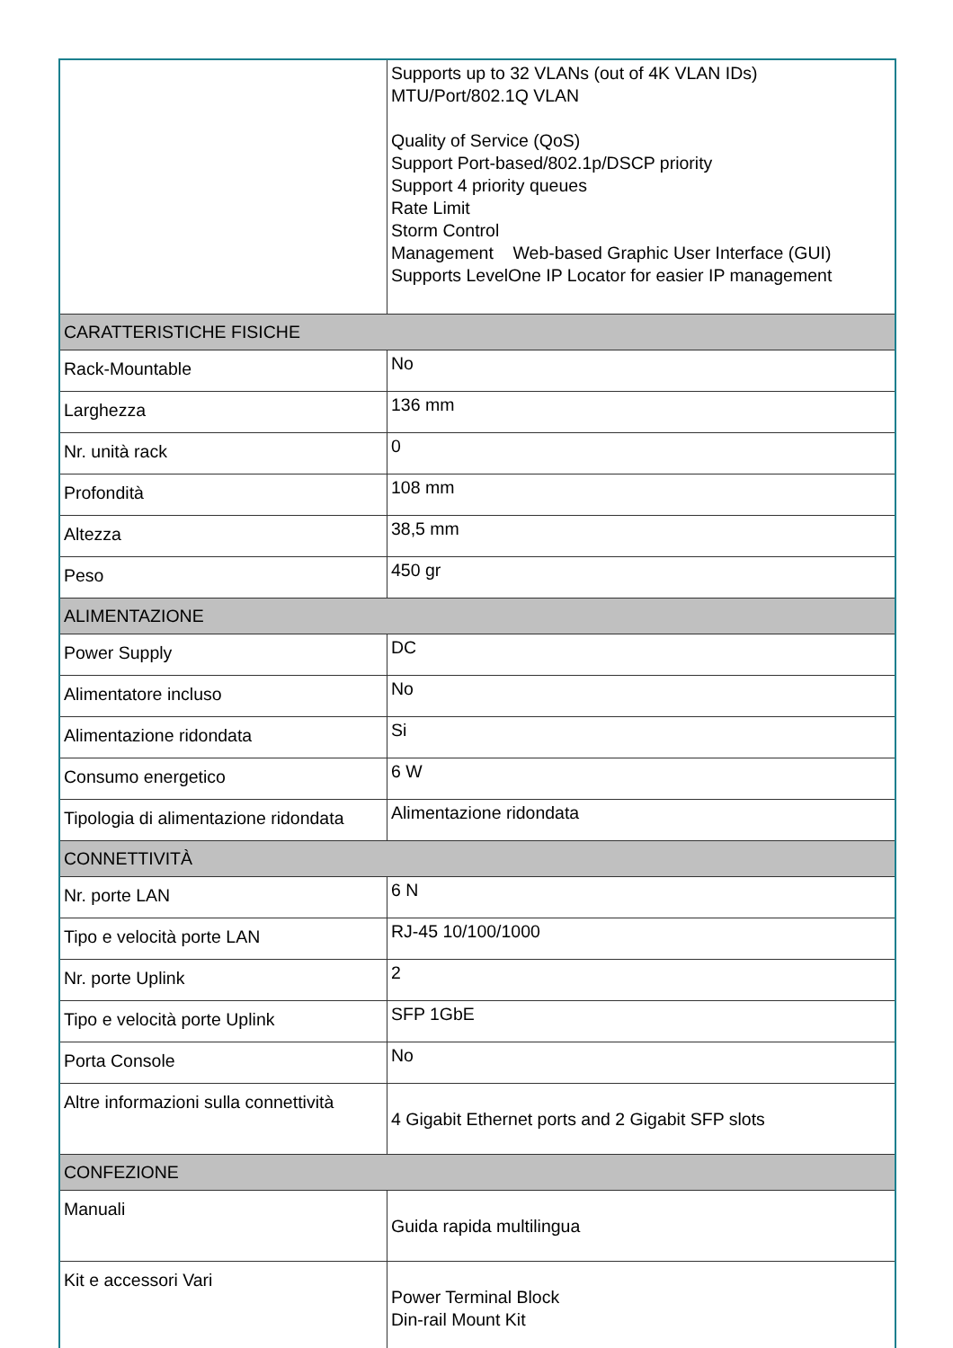| | Supports up to 32 VLANs (out of 4K VLAN IDs) MTU/Port/802.1Q VLAN Quality of Service (QoS) Support Port-based/802.1p/DSCP priority Support 4 priority queues Rate Limit Storm Control Management Web-based Graphic User Interface (GUI) Supports LevelOne IP Locator for easier IP management |
| CARATTERISTICHE FISICHE | |
| Rack-Mountable | No |
| Larghezza | 136 mm |
| Nr. unità rack | 0 |
| Profondità | 108 mm |
| Altezza | 38,5 mm |
| Peso | 450 gr |
| ALIMENTAZIONE | |
| Power Supply | DC |
| Alimentatore incluso | No |
| Alimentazione ridondata | Si |
| Consumo energetico | 6 W |
| Tipologia di alimentazione ridondata | Alimentazione ridondata |
| CONNETTIVITÀ | |
| Nr. porte LAN | 6 N |
| Tipo e velocità porte LAN | RJ-45 10/100/1000 |
| Nr. porte Uplink | 2 |
| Tipo e velocità porte Uplink | SFP 1GbE |
| Porta Console | No |
| Altre informazioni sulla connettività | 4 Gigabit Ethernet ports and 2 Gigabit SFP slots |
| CONFEZIONE | |
| Manuali | Guida rapida multilingua |
| Kit e accessori Vari | Power Terminal Block Din-rail Mount Kit |